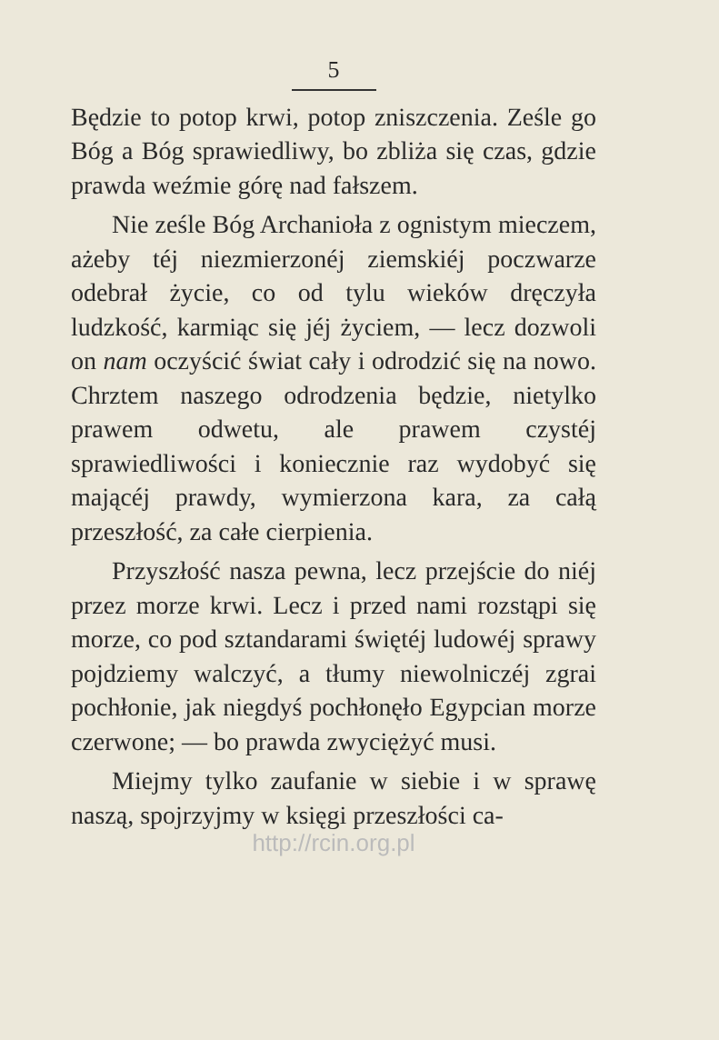5
Będzie to potop krwi, potop zniszczenia. Ześle go Bóg a Bóg sprawiedliwy, bo zbliża się czas, gdzie prawda weźmie górę nad fałszem.
Nie ześle Bóg Archanioła z ognistym mieczem, ażeby téj niezmierzonéj ziemskiéj poczwarze odebrał życie, co od tylu wieków dręczyła ludzkość, karmiąc się jéj życiem, — lecz dozwoli on nam oczyścić świat cały i odrodzić się na nowo. Chrztem naszego odrodzenia będzie, nietylko prawem odwetu, ale prawem czystéj sprawiedliwości i koniecznie raz wydobyć się mającéj prawdy, wymierzona kara, za całą przeszłość, za całe cierpienia.
Przyszłość nasza pewna, lecz przejście do niéj przez morze krwi. Lecz i przed nami rozstąpi się morze, co pod sztandarami świętéj ludowéj sprawy pojdziemy walczyć, a tłumy niewolniczéj zgrai pochłonie, jak niegdyś pochłonęło Egypcian morze czerwone; — bo prawda zwyciężyć musi.
Miejmy tylko zaufanie w siebie i w sprawę naszą, spojrzyjmy w księgi przeszłości ca-
http://rcin.org.pl